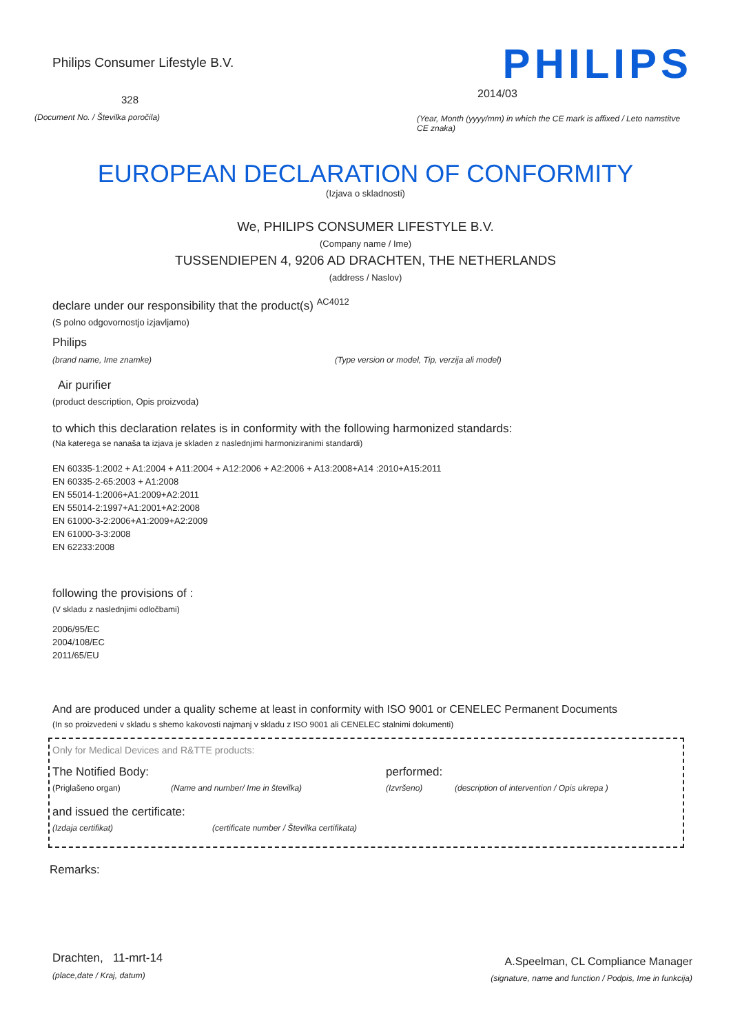Philips Consumer Lifestyle B.V.
328
(Document No. / Številka poročila)
PHILIPS
2014/03
(Year, Month (yyyy/mm) in which the CE mark is affixed / Leto namstitve CE znaka)
EUROPEAN DECLARATION OF CONFORMITY
(Izjava o skladnosti)
We, PHILIPS CONSUMER LIFESTYLE B.V.
(Company name / Ime)
TUSSENDIEPEN 4, 9206 AD DRACHTEN, THE NETHERLANDS
(address / Naslov)
declare under our responsibility that the product(s) <sup>AC4012</sup>
(S polno odgovornostjo izjavljamo)
Philips
(brand name, Ime znamke) (Type version or model, Tip, verzija ali model)
Air purifier
(product description, Opis proizvoda)
to which this declaration relates is in conformity with the following harmonized standards:
(Na katerega se nanaša ta izjava je skladen z naslednjimi harmoniziranimi standardi)
EN 60335-1:2002 + A1:2004 + A11:2004 + A12:2006 + A2:2006 + A13:2008+A14 :2010+A15:2011
EN 60335-2-65:2003 + A1:2008
EN 55014-1:2006+A1:2009+A2:2011
EN 55014-2:1997+A1:2001+A2:2008
EN 61000-3-2:2006+A1:2009+A2:2009
EN 61000-3-3:2008
EN 62233:2008
following the provisions of :
(V skladu z naslednjimi odločbami)
2006/95/EC
2004/108/EC
2011/65/EU
And are produced under a quality scheme at least in conformity with ISO 9001 or CENELEC Permanent Documents
(In so proizvedeni v skladu s shemo kakovosti najmanj v skladu z ISO 9001 ali CENELEC stalnimi dokumenti)
Only for Medical Devices and R&TTE products:
The Notified Body: performed:
(Priglašeno organ) (Name and number/ Ime in številka) (Izvršeno) (description of intervention / Opis ukrepa )
and issued the certificate:
(Izdaja certifikat) (certificate number / Številka certifikata)
Remarks:
Drachten, 11-mrt-14
(place,date / Kraj, datum)
A.Speelman, CL Compliance Manager
(signature, name and function / Podpis, Ime in funkcija)